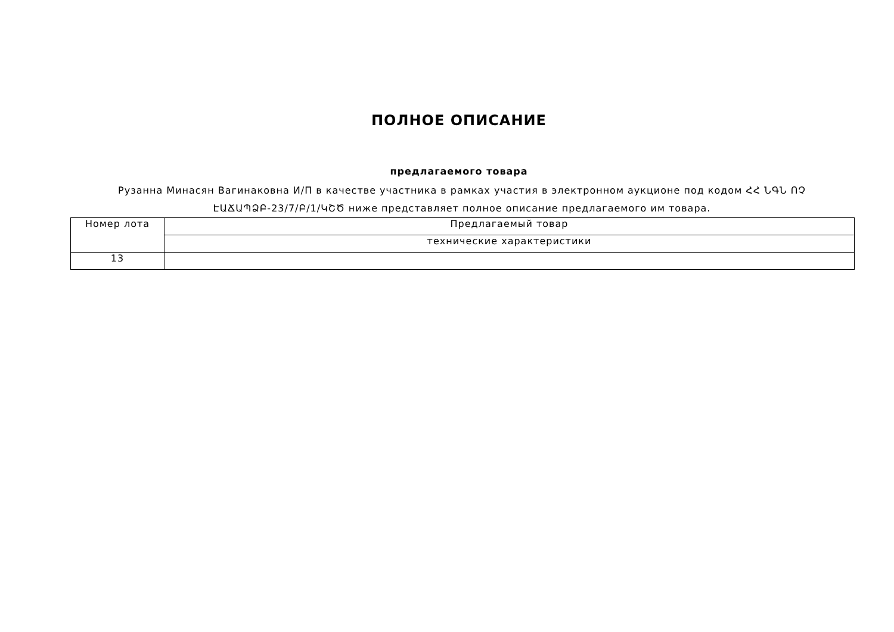ПОЛНОЕ ОПИСАНИЕ
предлагаемого товара
Рузанна Минасян Вагинаковна И/П в качестве участника в рамках участия в электронном аукционе под кодом ՀՀ ՆԳՆ ՈՉ ԷԱՃԱՊՁԲ-23/7/Բ/1/ԿՇԾ ниже представляет полное описание предлагаемого им товара.
| Номер лота | Предлагаемый товар |
| | технические характеристики |
| 13 | |